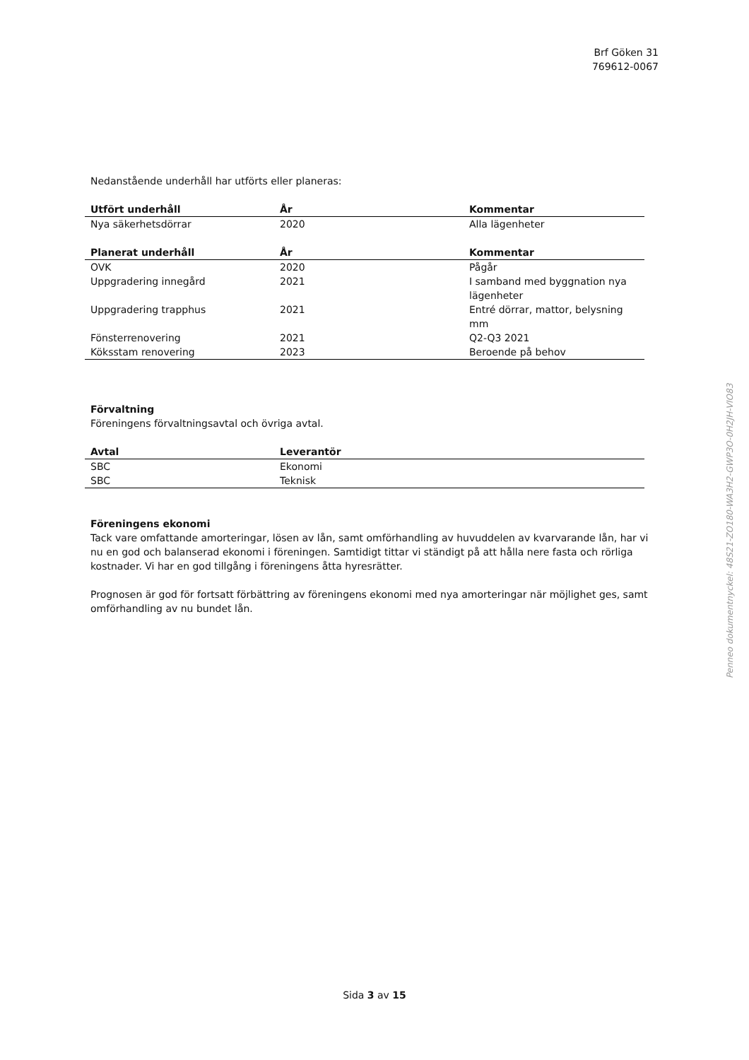Brf Göken 31
769612-0067
Nedanstående underhåll har utförts eller planeras:
| Utfört underhåll | År | Kommentar |
| --- | --- | --- |
| Nya säkerhetsdörrar | 2020 | Alla lägenheter |
| Planerat underhåll | År | Kommentar |
| OVK | 2020 | Pågår |
| Uppgradering innegård | 2021 | I samband med byggnation nya lägenheter |
| Uppgradering trapphus | 2021 | Entré dörrar, mattor, belysning mm |
| Fönsterrenovering | 2021 | Q2-Q3 2021 |
| Köksstam renovering | 2023 | Beroende på behov |
Förvaltning
Föreningens förvaltningsavtal och övriga avtal.
| Avtal | Leverantör |
| --- | --- |
| SBC | Ekonomi |
| SBC | Teknisk |
Föreningens ekonomi
Tack vare omfattande amorteringar, lösen av lån, samt omförhandling av huvuddelen av kvarvarande lån, har vi nu en god och balanserad ekonomi i föreningen. Samtidigt tittar vi ständigt på att hålla nere fasta och rörliga kostnader. Vi har en god tillgång i föreningens åtta hyresrätter.
Prognosen är god för fortsatt förbättring av föreningens ekonomi med nya amorteringar när möjlighet ges, samt omförhandling av nu bundet lån.
Penneo dokumentnyckel: 48S21-ZO180-WA3H2-GWP3O-0H2JH-VIO83
Sida 3 av 15